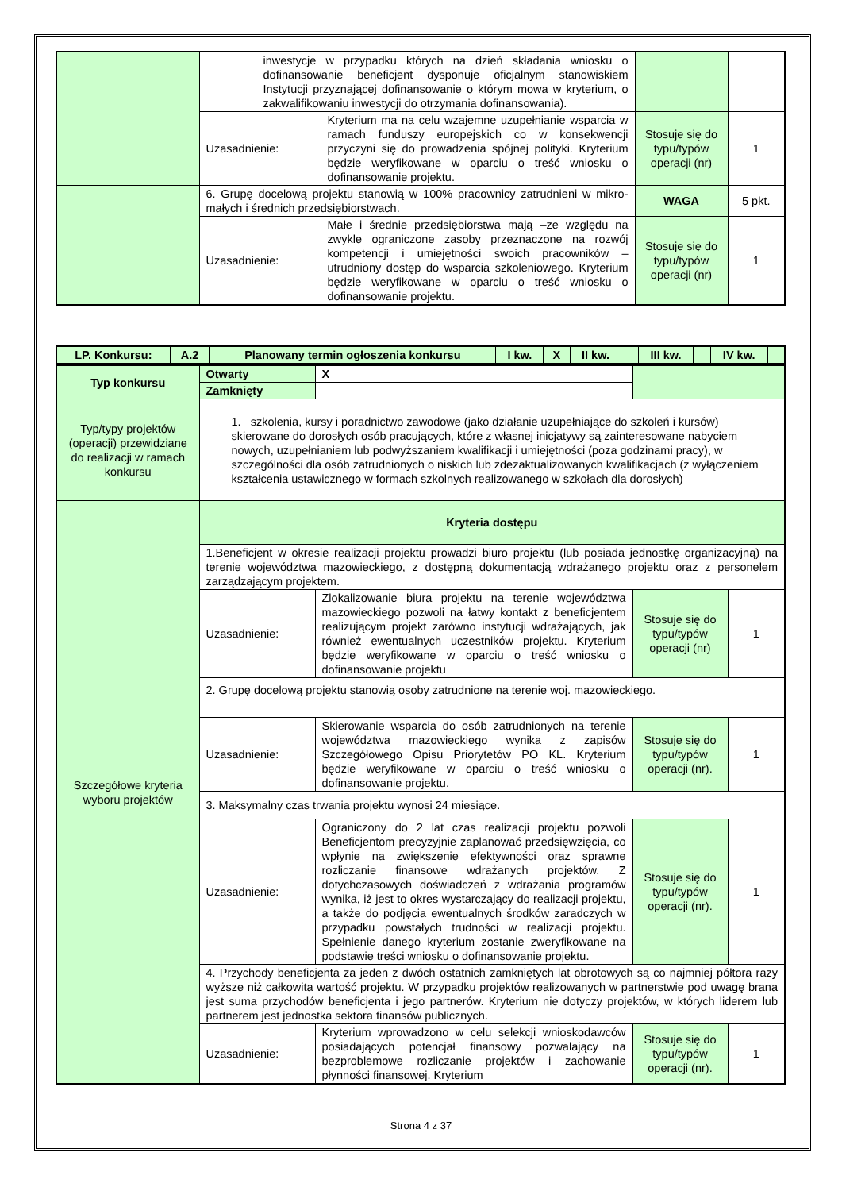| | inwestycje w przypadku których na dzień składania wniosku o dofinansowanie beneficjent dysponuje oficjalnym stanowiskiem Instytucji przyznającej dofinansowanie o którym mowa w kryterium, o zakwalifikowaniu inwestycji do otrzymania dofinansowania). | | | |
| | Uzasadnienie: | Kryterium ma na celu wzajemne uzupełnianie wsparcia w ramach funduszy europejskich co w konsekwencji przyczyni się do prowadzenia spójnej polityki. Kryterium będzie weryfikowane w oparciu o treść wniosku o dofinansowanie projektu. | Stosuje się do typu/typów operacji (nr) | 1 |
| | 6. Grupę docelową projektu stanowią w 100% pracownicy zatrudnieni w mikro-małych i średnich przedsiębiorstwach. | | WAGA | 5 pkt. |
| | Uzasadnienie: | Małe i średnie przedsiębiorstwa mają –ze względu na zwykle ograniczone zasoby przeznaczone na rozwój kompetencji i umiejętności swoich pracowników – utrudniony dostęp do wsparcia szkoleniowego. Kryterium będzie weryfikowane w oparciu o treść wniosku o dofinansowanie projektu. | Stosuje się do typu/typów operacji (nr) | 1 |
| LP. Konkursu: | A.2 | Planowany termin ogłoszenia konkursu | I kw. | X | II kw. | | III kw. | | IV kw. | |
| --- | --- | --- | --- | --- | --- | --- | --- | --- | --- | --- |
| Typ konkursu | Otwarty | X | | |
| | Zamknięty | | | |
| Typ/typy projektów (operacji) przewidziane do realizacji w ramach konkursu | 1. szkolenia, kursy i poradnictwo zawodowe (jako działanie uzupełniające do szkoleń i kursów) skierowane do dorosłych osób pracujących, które z własnej inicjatywy są zainteresowane nabyciem nowych, uzupełnianiem lub podwyższaniem kwalifikacji i umiejętności (poza godzinami pracy), w szczególności dla osób zatrudnionych o niskich lub zdezaktualizowanych kwalifikacjach (z wyłączeniem kształcenia ustawicznego w formach szkolnych realizowanego w szkołach dla dorosłych) | | | |
| Szczegółowe kryteria wyboru projektów | Kryteria dostępu | | | |
| | 1.Beneficjent w okresie realizacji projektu prowadzi biuro projektu (lub posiada jednostkę organizacyjną) na terenie województwa mazowieckiego, z dostępną dokumentacją wdrażanego projektu oraz z personelem zarządzającym projektem. | | | |
| | Uzasadnienie: | Zlokalizowanie biura projektu na terenie województwa mazowieckiego pozwoli na łatwy kontakt z beneficjentem realizującym projekt zarówno instytucji wdrażających, jak również ewentualnych uczestników projektu. Kryterium będzie weryfikowane w oparciu o treść wniosku o dofinansowanie projektu | Stosuje się do typu/typów operacji (nr) | 1 |
| | 2. Grupę docelową projektu stanowią osoby zatrudnione na terenie woj. mazowieckiego. | | | |
| | Uzasadnienie: | Skierowanie wsparcia do osób zatrudnionych na terenie województwa mazowieckiego wynika z zapisów Szczegółowego Opisu Priorytetów PO KL. Kryterium będzie weryfikowane w oparciu o treść wniosku o dofinansowanie projektu. | Stosuje się do typu/typów operacji (nr). | 1 |
| | 3. Maksymalny czas trwania projektu wynosi 24 miesiące. | | | |
| | Uzasadnienie: | Ograniczony do 2 lat czas realizacji projektu pozwoli Beneficjentom precyzyjnie zaplanować przedsięwzięcia, co wpłynie na zwiększenie efektywności oraz sprawne rozliczanie finansowe wdrażanych projektów. Z dotychczasowych doświadczeń z wdrażania programów wynika, iż jest to okres wystarczający do realizacji projektu, a także do podjęcia ewentualnych środków zaradczych w przypadku powstałych trudności w realizacji projektu. Spełnienie danego kryterium zostanie zweryfikowane na podstawie treści wniosku o dofinansowanie projektu. | Stosuje się do typu/typów operacji (nr). | 1 |
| | 4. Przychody beneficjenta za jeden z dwóch ostatnich zamkniętych lat obrotowych są co najmniej półtora razy wyższe niż całkowita wartość projektu. W przypadku projektów realizowanych w partnerstwie pod uwagę brana jest suma przychodów beneficjenta i jego partnerów. Kryterium nie dotyczy projektów, w których liderem lub partnerem jest jednostka sektora finansów publicznych. | | | |
| | Uzasadnienie: | Kryterium wprowadzono w celu selekcji wnioskodawców posiadających potencjał finansowy pozwalający na bezproblemowe rozliczanie projektów i zachowanie płynności finansowej. Kryterium | Stosuje się do typu/typów operacji (nr). | 1 |
Strona 4 z 37